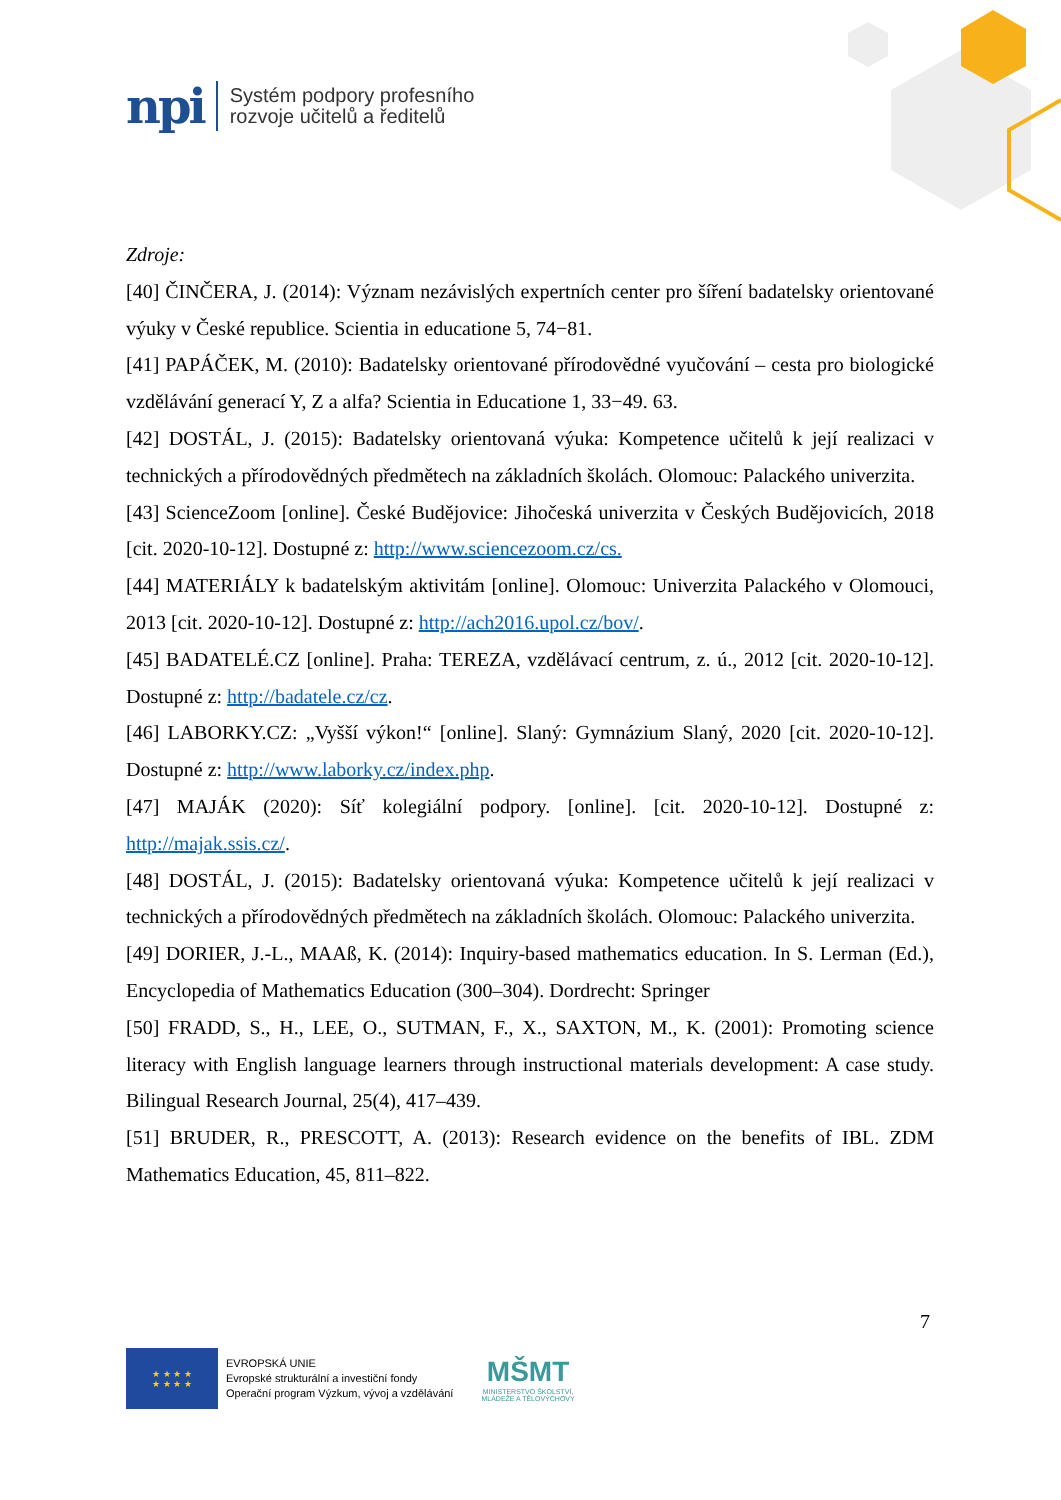npi Systém podpory profesního
rozvoje učitelů a ředitelů
Zdroje:
[40] ČINČERA, J. (2014): Význam nezávislých expertních center pro šíření badatelsky orientované výuky v České republice. Scientia in educatione 5, 74−81.
[41] PAPÁČEK, M. (2010): Badatelsky orientované přírodovědné vyučování – cesta pro biologické vzdělávání generací Y, Z a alfa? Scientia in Educatione 1, 33−49. 63.
[42] DOSTÁL, J. (2015): Badatelsky orientovaná výuka: Kompetence učitelů k její realizaci v technických a přírodovědných předmětech na základních školách. Olomouc: Palackého univerzita.
[43] ScienceZoom [online]. České Budějovice: Jihočeská univerzita v Českých Budějovicích, 2018 [cit. 2020-10-12]. Dostupné z: http://www.sciencezoom.cz/cs.
[44] MATERIÁLY k badatelským aktivitám [online]. Olomouc: Univerzita Palackého v Olomouci, 2013 [cit. 2020-10-12]. Dostupné z: http://ach2016.upol.cz/bov/.
[45] BADATELÉ.CZ [online]. Praha: TEREZA, vzdělávací centrum, z. ú., 2012 [cit. 2020-10-12]. Dostupné z: http://badatele.cz/cz.
[46] LABORKY.CZ: „Vyšší výkon!“ [online]. Slaný: Gymnázium Slaný, 2020 [cit. 2020-10-12]. Dostupné z: http://www.laborky.cz/index.php.
[47] MAJÁK (2020): Síť kolegiální podpory. [online]. [cit. 2020-10-12]. Dostupné z: http://majak.ssis.cz/.
[48] DOSTÁL, J. (2015): Badatelsky orientovaná výuka: Kompetence učitelů k její realizaci v technických a přírodovědných předmětech na základních školách. Olomouc: Palackého univerzita.
[49] DORIER, J.-L., MAAß, K. (2014): Inquiry-based mathematics education. In S. Lerman (Ed.), Encyclopedia of Mathematics Education (300–304). Dordrecht: Springer
[50] FRADD, S., H., LEE, O., SUTMAN, F., X., SAXTON, M., K. (2001): Promoting science literacy with English language learners through instructional materials development: A case study. Bilingual Research Journal, 25(4), 417–439.
[51] BRUDER, R., PRESCOTT, A. (2013): Research evidence on the benefits of IBL. ZDM Mathematics Education, 45, 811–822.
7
★ ★ ★ ★
★ ★ ★ ★
EVROPSKÁ UNIE
Evropské strukturální a investiční fondy
Operační program Výzkum, vývoj a vzdělávání
MŠMT
MINISTERSTVO ŠKOLSTVÍ,
MLÁDEŽE A TĚLOVÝCHOVY